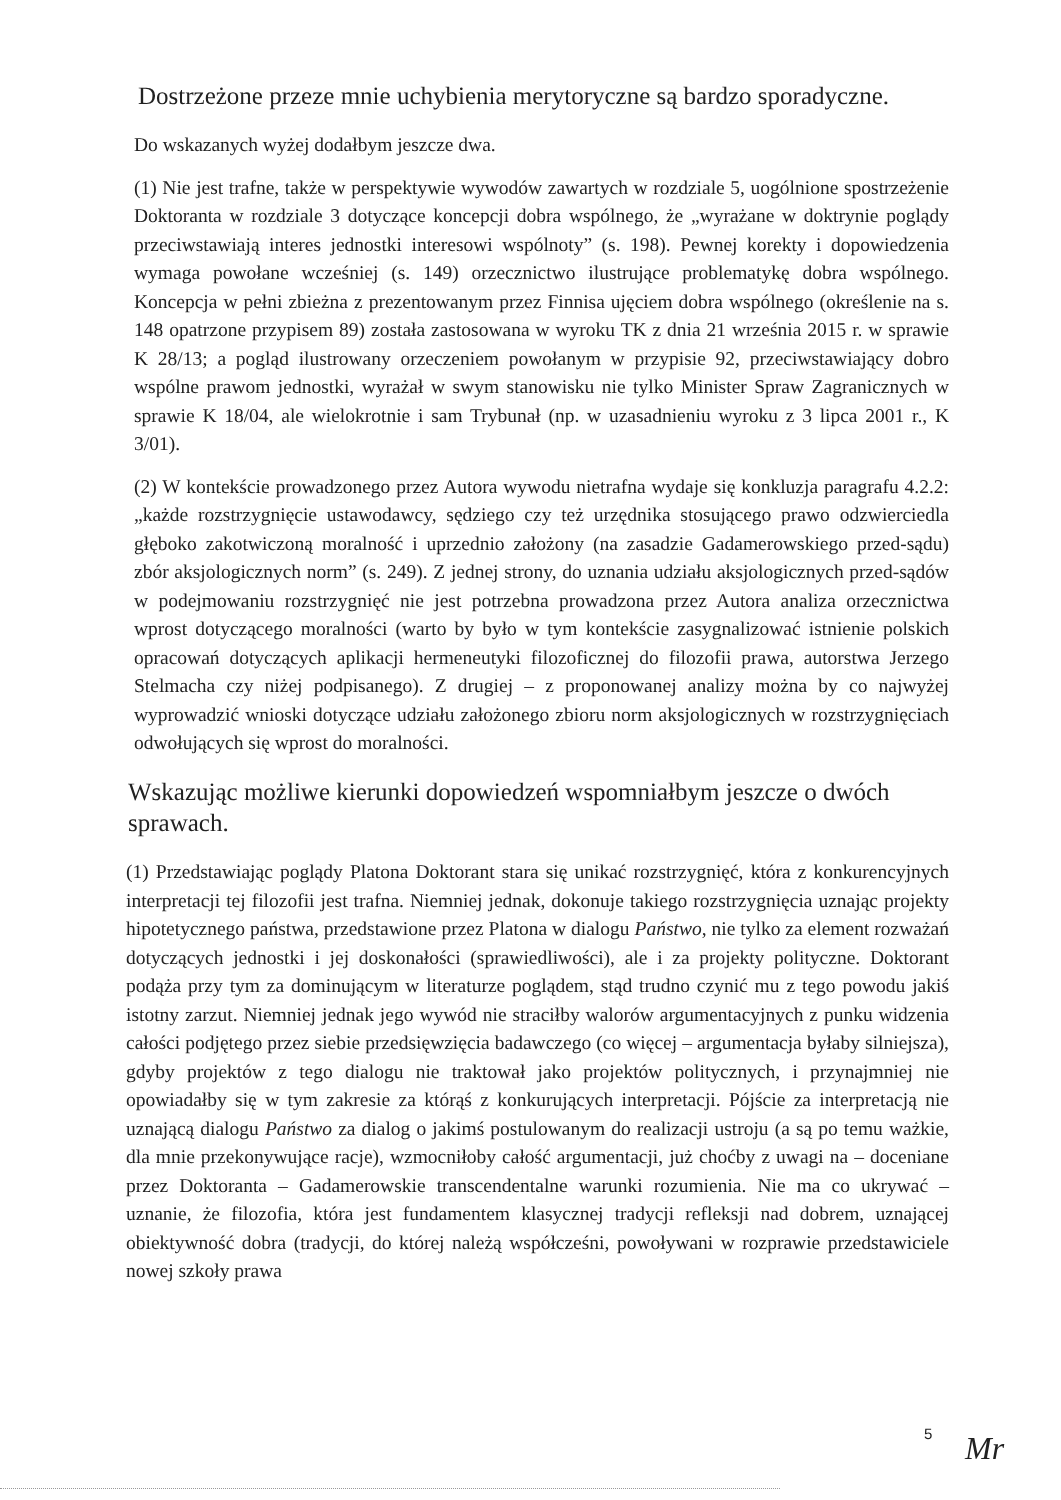Dostrzeżone przeze mnie uchybienia merytoryczne są bardzo sporadyczne.
Do wskazanych wyżej dodałbym jeszcze dwa.
(1) Nie jest trafne, także w perspektywie wywodów zawartych w rozdziale 5, uogólnione spostrzeżenie Doktoranta w rozdziale 3 dotyczące koncepcji dobra wspólnego, że „wyrażane w doktrynie poglądy przeciwstawiają interes jednostki interesowi wspólnoty” (s. 198). Pewnej korekty i dopowiedzenia wymaga powołane wcześniej (s. 149) orzecznictwo ilustrujące problematykę dobra wspólnego. Koncepcja w pełni zbieżna z prezentowanym przez Finnisa ujęciem dobra wspólnego (określenie na s. 148 opatrzone przypisem 89) została zastosowana w wyroku TK z dnia 21 września 2015 r. w sprawie K 28/13; a pogląd ilustrowany orzeczeniem powołanym w przypisie 92, przeciwstawiający dobro wspólne prawom jednostki, wyrażał w swym stanowisku nie tylko Minister Spraw Zagranicznych w sprawie K 18/04, ale wielokrotnie i sam Trybunał (np. w uzasadnieniu wyroku z 3 lipca 2001 r., K 3/01).
(2) W kontekście prowadzonego przez Autora wywodu nietrafna wydaje się konkluzja paragrafu 4.2.2: „każde rozstrzygnięcie ustawodawcy, sędziego czy też urzędnika stosującego prawo odzwierciedla głęboko zakotwiczoną moralność i uprzednio założony (na zasadzie Gadamerowskiego przed-sądu) zbór aksjologicznych norm” (s. 249). Z jednej strony, do uznania udziału aksjologicznych przed-sądów w podejmowaniu rozstrzygnięć nie jest potrzebna prowadzona przez Autora analiza orzecznictwa wprost dotyczącego moralności (warto by było w tym kontekście zasygnalizować istnienie polskich opracowań dotyczących aplikacji hermeneutyki filozoficznej do filozofii prawa, autorstwa Jerzego Stelmacha czy niżej podpisanego). Z drugiej – z proponowanej analizy można by co najwyżej wyprowadzić wnioski dotyczące udziału założonego zbioru norm aksjologicznych w rozstrzygnięciach odwołujących się wprost do moralności.
Wskazując możliwe kierunki dopowiedzeń wspomniałbym jeszcze o dwóch sprawach.
(1) Przedstawiając poglądy Platona Doktorant stara się unikać rozstrzygnięć, która z konkurencyjnych interpretacji tej filozofii jest trafna. Niemniej jednak, dokonuje takiego rozstrzygnięcia uznając projekty hipotetycznego państwa, przedstawione przez Platona w dialogu Państwo, nie tylko za element rozważań dotyczących jednostki i jej doskonałości (sprawiedliwości), ale i za projekty polityczne. Doktorant podąża przy tym za dominującym w literaturze poglądem, stąd trudno czynić mu z tego powodu jakiś istotny zarzut. Niemniej jednak jego wywód nie straciłby walorów argumentacyjnych z punku widzenia całości podjętego przez siebie przedsięwzięcia badawczego (co więcej – argumentacja byłaby silniejsza), gdyby projektów z tego dialogu nie traktował jako projektów politycznych, i przynajmniej nie opowiadałby się w tym zakresie za którąś z konkurujących interpretacji. Pójście za interpretacją nie uznającą dialogu Państwo za dialog o jakimś postulowanym do realizacji ustroju (a są po temu ważkie, dla mnie przekonywujące racje), wzmocniłoby całość argumentacji, już choćby z uwagi na – doceniane przez Doktoranta – Gadamerowskie transcendentalne warunki rozumienia. Nie ma co ukrywać – uznanie, że filozofia, która jest fundamentem klasycznej tradycji refleksji nad dobrem, uznającej obiektywność dobra (tradycji, do której należą współcześni, powoływani w rozprawie przedstawiciele nowej szkoły prawa
5 Mr